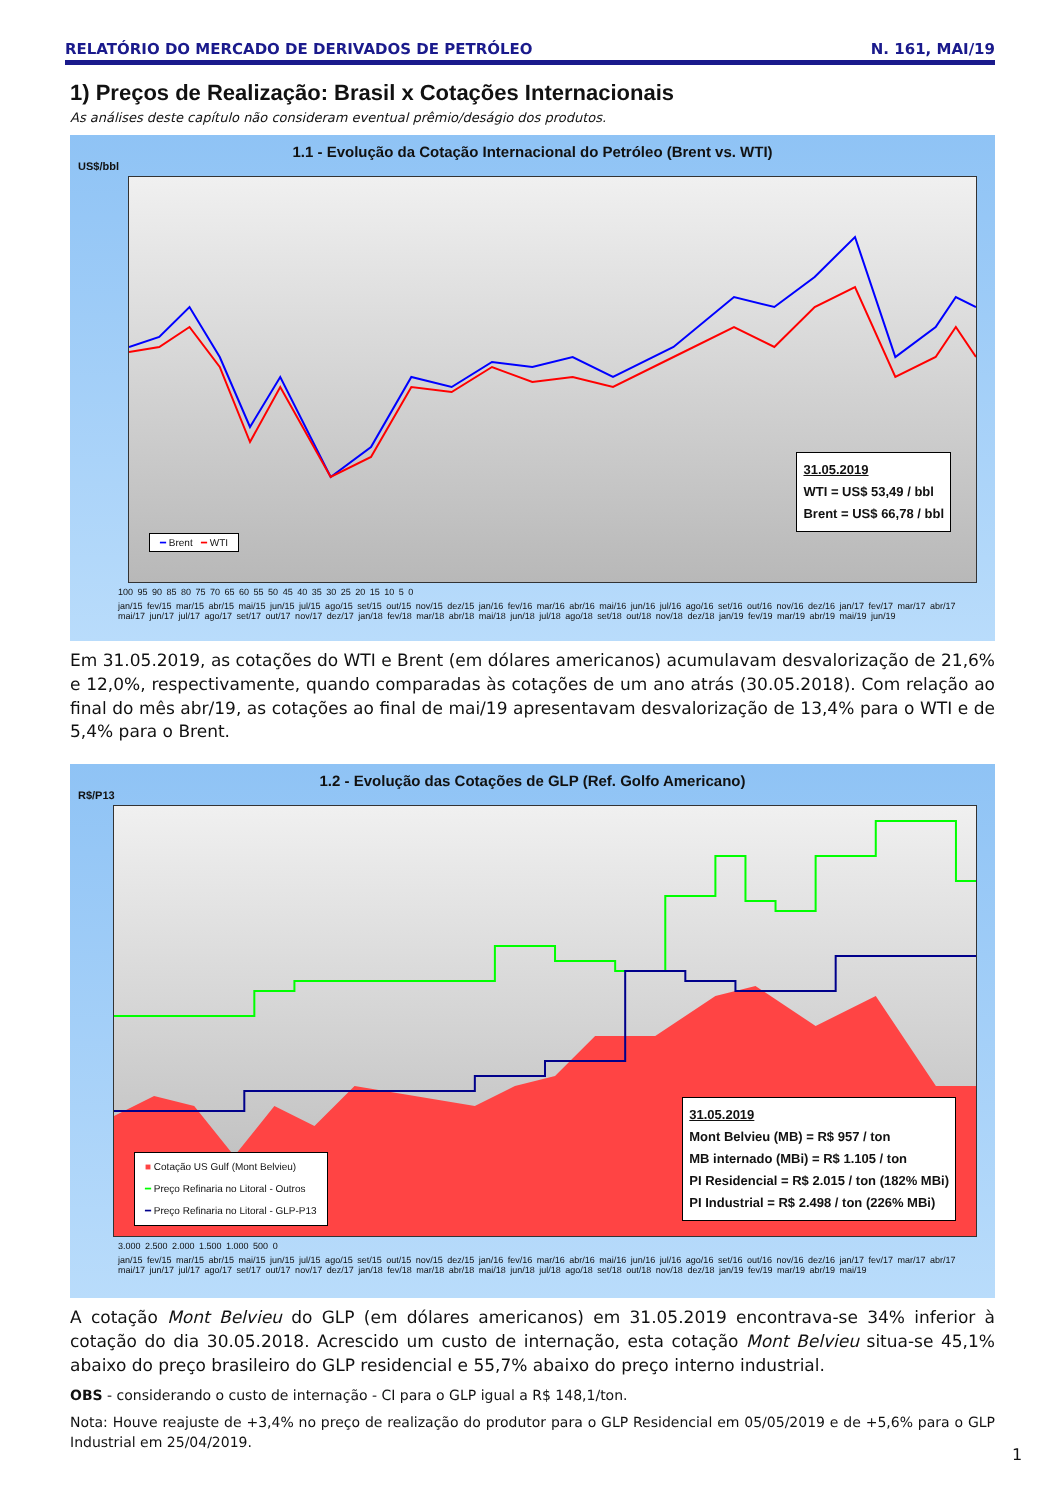RELATÓRIO DO MERCADO DE DERIVADOS DE PETRÓLEO N. 161, MAI/19
1) Preços de Realização: Brasil x Cotações Internacionais
As análises deste capítulo não consideram eventual prêmio/deságio dos produtos.
1.1 - Evolução da Cotação Internacional do Petróleo (Brent vs. WTI)
US$/bbl
31.05.2019
WTI = US$ 53,49 / bbl
Brent = US$ 66,78 / bbl
━ Brent ━ WTI
100 95 90 85 80 75 70 65 60 55 50 45 40 35 30 25 20 15 10 5 0
jan/15 fev/15 mar/15 abr/15 mai/15 jun/15 jul/15 ago/15 set/15 out/15 nov/15 dez/15 jan/16 fev/16 mar/16 abr/16 mai/16 jun/16 jul/16 ago/16 set/16 out/16 nov/16 dez/16 jan/17 fev/17 mar/17 abr/17 mai/17 jun/17 jul/17 ago/17 set/17 out/17 nov/17 dez/17 jan/18 fev/18 mar/18 abr/18 mai/18 jun/18 jul/18 ago/18 set/18 out/18 nov/18 dez/18 jan/19 fev/19 mar/19 abr/19 mai/19 jun/19
Em 31.05.2019, as cotações do WTI e Brent (em dólares americanos) acumulavam desvalorização de 21,6% e 12,0%, respectivamente, quando comparadas às cotações de um ano atrás (30.05.2018). Com relação ao final do mês abr/19, as cotações ao final de mai/19 apresentavam desvalorização de 13,4% para o WTI e de 5,4% para o Brent.
1.2 - Evolução das Cotações de GLP (Ref. Golfo Americano)
R$/P13
31.05.2019
Mont Belvieu (MB) = R$ 957 / ton
MB internado (MBi) = R$ 1.105 / ton
PI Residencial = R$ 2.015 / ton (182% MBi)
PI Industrial = R$ 2.498 / ton (226% MBi)
■ Cotação US Gulf (Mont Belvieu)
━ Preço Refinaria no Litoral - Outros
━ Preço Refinaria no Litoral - GLP-P13
3.000 2.500 2.000 1.500 1.000 500 0
jan/15 fev/15 mar/15 abr/15 mai/15 jun/15 jul/15 ago/15 set/15 out/15 nov/15 dez/15 jan/16 fev/16 mar/16 abr/16 mai/16 jun/16 jul/16 ago/16 set/16 out/16 nov/16 dez/16 jan/17 fev/17 mar/17 abr/17 mai/17 jun/17 jul/17 ago/17 set/17 out/17 nov/17 dez/17 jan/18 fev/18 mar/18 abr/18 mai/18 jun/18 jul/18 ago/18 set/18 out/18 nov/18 dez/18 jan/19 fev/19 mar/19 abr/19 mai/19
A cotação Mont Belvieu do GLP (em dólares americanos) em 31.05.2019 encontrava-se 34% inferior à cotação do dia 30.05.2018. Acrescido um custo de internação, esta cotação Mont Belvieu situa-se 45,1% abaixo do preço brasileiro do GLP residencial e 55,7% abaixo do preço interno industrial.
OBS - considerando o custo de internação - CI para o GLP igual a R$ 148,1/ton.
Nota: Houve reajuste de +3,4% no preço de realização do produtor para o GLP Residencial em 05/05/2019 e de +5,6% para o GLP Industrial em 25/04/2019.
1